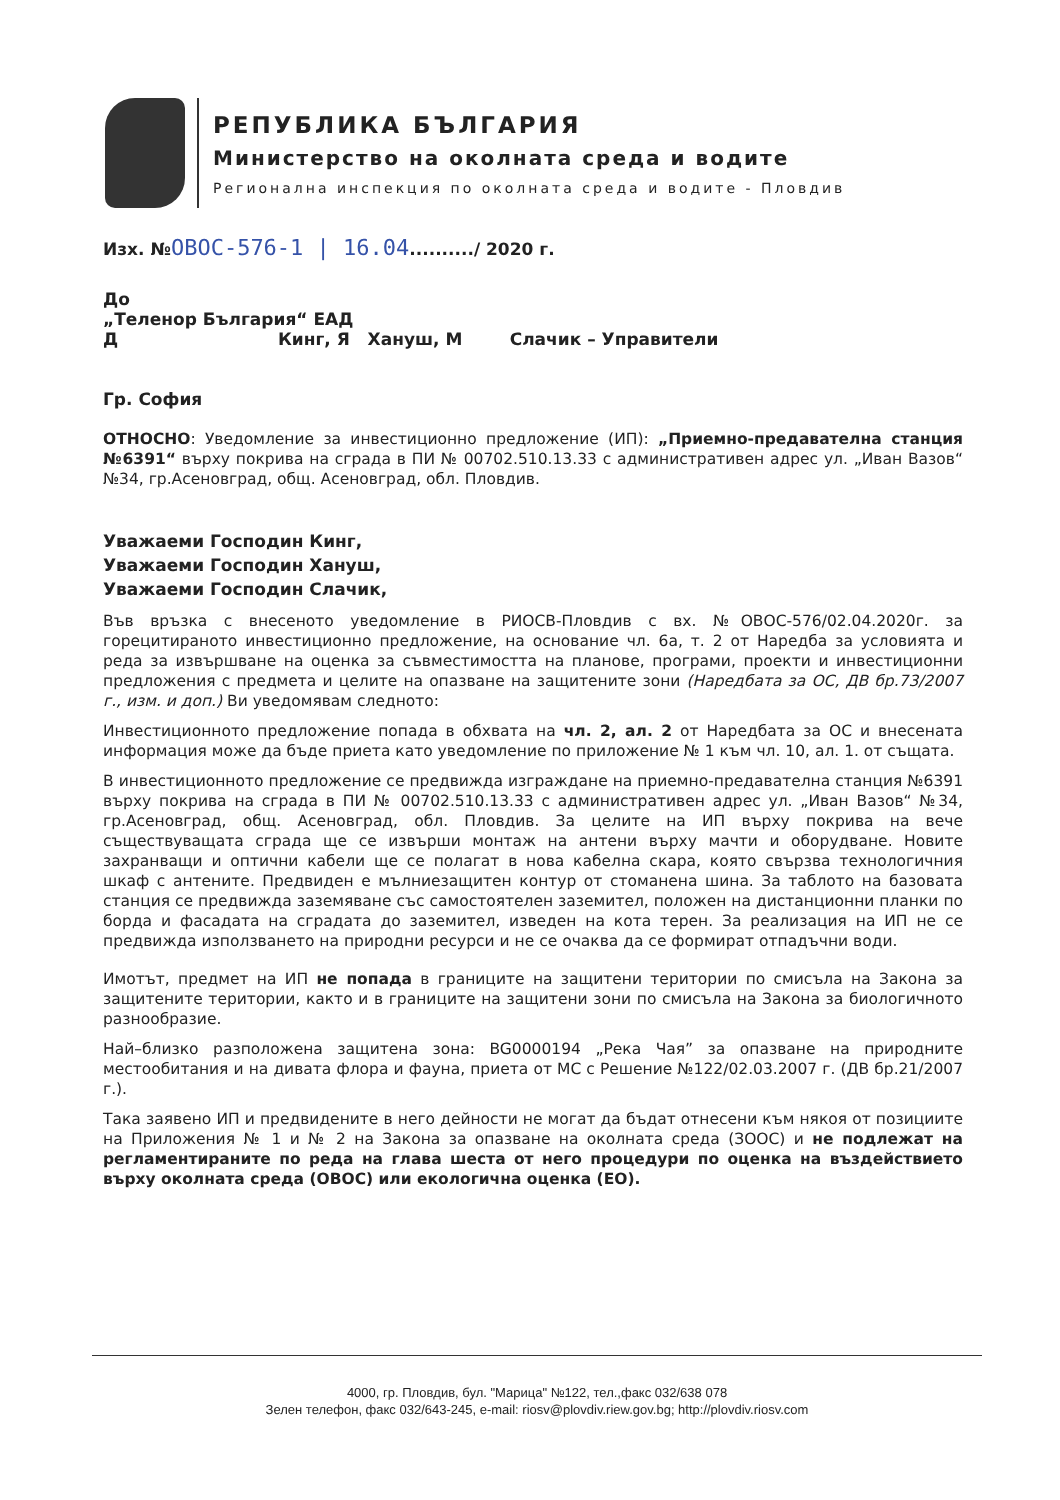РЕПУБЛИКА БЪЛГАРИЯ
Министерство на околната среда и водите
Регионална инспекция по околната среда и водите - Пловдив
Изх. №ОВОС-576-1 | 16.04........../ 2020 г.
До
„Теленор България“ ЕАД
Д Кинг, Я Хануш, М Слачик – Управители
Гр. София
ОТНОСНО: Уведомление за инвестиционно предложение (ИП): „Приемно-предавателна станция №6391“ върху покрива на сграда в ПИ № 00702.510.13.33 с административен адрес ул. „Иван Вазов“ №34, гр.Асеновград, общ. Асеновград, обл. Пловдив.
Уважаеми Господин Кинг,
Уважаеми Господин Хануш,
Уважаеми Господин Слачик,
Във връзка с внесеното уведомление в РИОСВ-Пловдив с вх. №ОВОС-576/02.04.2020г. за горецитираното инвестиционно предложение, на основание чл. 6а, т. 2 от Наредба за условията и реда за извършване на оценка за съвместимостта на планове, програми, проекти и инвестиционни предложения с предмета и целите на опазване на защитените зони (Наредбата за ОС, ДВ бр.73/2007 г., изм. и доп.) Ви уведомявам следното:
Инвестиционното предложение попада в обхвата на чл. 2, ал. 2 от Наредбата за ОС и внесената информация може да бъде приета като уведомление по приложение № 1 към чл. 10, ал. 1. от същата.
В инвестиционното предложение се предвижда изграждане на приемно-предавателна станция №6391 върху покрива на сграда в ПИ № 00702.510.13.33 с административен адрес ул. „Иван Вазов“ №34, гр.Асеновград, общ. Асеновград, обл. Пловдив. За целите на ИП върху покрива на вече съществуващата сграда ще се извърши монтаж на антени върху мачти и оборудване. Новите захранващи и оптични кабели ще се полагат в нова кабелна скара, която свързва технологичния шкаф с антените. Предвиден е мълниезащитен контур от стоманена шина. За таблото на базовата станция се предвижда заземяване със самостоятелен заземител, положен на дистанционни планки по борда и фасадата на сградата до заземител, изведен на кота терен. За реализация на ИП не се предвижда използването на природни ресурси и не се очаква да се формират отпадъчни води.
Имотът, предмет на ИП не попада в границите на защитени територии по смисъла на Закона за защитените територии, както и в границите на защитени зони по смисъла на Закона за биологичното разнообразие.
Най–близко разположена защитена зона: BG0000194 „Река Чая” за опазване на природните местообитания и на дивата флора и фауна, приета от МС с Решение №122/02.03.2007 г. (ДВ бр.21/2007 г.).
Така заявено ИП и предвидените в него дейности не могат да бъдат отнесени към някоя от позициите на Приложения № 1 и № 2 на Закона за опазване на околната среда (ЗООС) и не подлежат на регламентираните по реда на глава шеста от него процедури по оценка на въздействието върху околната среда (ОВОС) или екологична оценка (ЕО).
4000, гр. Пловдив, бул. "Марица" №122, тел.,факс 032/638 078
Зелен телефон, факс 032/643-245, e-mail: riosv@plovdiv.riew.gov.bg; http://plovdiv.riosv.com